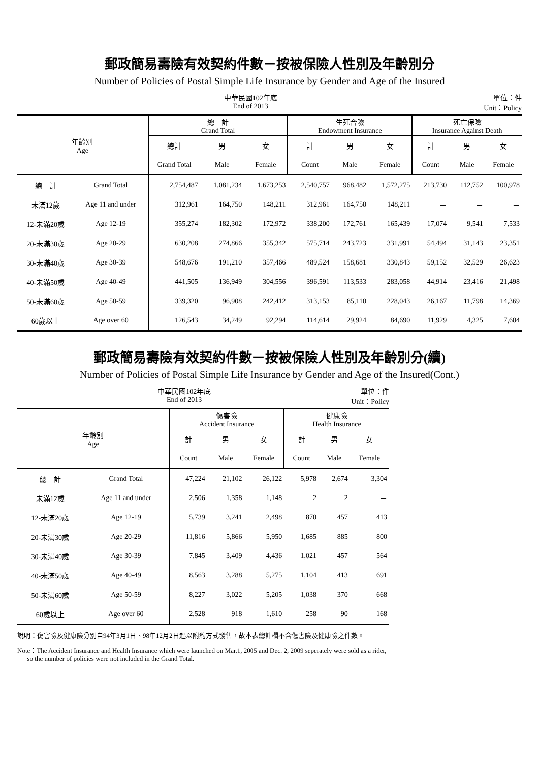郵政簡易壽險有效契約件數－按被保險人性別及年齡別分
Number of Policies of Postal Simple Life Insurance by Gender and Age of the Insured
中華民國102年底
End of 2013
單位：件
Unit：Policy
| 年齡別 Age | | 總 計 Grand Total | | | 生死合險 Endowment Insurance | | | 死亡保險 Insurance Against Death | | |
| --- | --- | --- | --- | --- | --- | --- | --- | --- | --- | --- |
| | | 總計 | 男 | 女 | 計 | 男 | 女 | 計 | 男 | 女 |
| | | Grand Total | Male | Female | Count | Male | Female | Count | Male | Female |
| 總 計 | Grand Total | 2,754,487 | 1,081,234 | 1,673,253 | 2,540,757 | 968,482 | 1,572,275 | 213,730 | 112,752 | 100,978 |
| 未滿12歲 | Age 11 and under | 312,961 | 164,750 | 148,211 | 312,961 | 164,750 | 148,211 | － | － | － |
| 12-未滿20歲 | Age 12-19 | 355,274 | 182,302 | 172,972 | 338,200 | 172,761 | 165,439 | 17,074 | 9,541 | 7,533 |
| 20-未滿30歲 | Age 20-29 | 630,208 | 274,866 | 355,342 | 575,714 | 243,723 | 331,991 | 54,494 | 31,143 | 23,351 |
| 30-未滿40歲 | Age 30-39 | 548,676 | 191,210 | 357,466 | 489,524 | 158,681 | 330,843 | 59,152 | 32,529 | 26,623 |
| 40-未滿50歲 | Age 40-49 | 441,505 | 136,949 | 304,556 | 396,591 | 113,533 | 283,058 | 44,914 | 23,416 | 21,498 |
| 50-未滿60歲 | Age 50-59 | 339,320 | 96,908 | 242,412 | 313,153 | 85,110 | 228,043 | 26,167 | 11,798 | 14,369 |
| 60歲以上 | Age over 60 | 126,543 | 34,249 | 92,294 | 114,614 | 29,924 | 84,690 | 11,929 | 4,325 | 7,604 |
郵政簡易壽險有效契約件數－按被保險人性別及年齡別分(續)
Number of Policies of Postal Simple Life Insurance by Gender and Age of the Insured(Cont.)
中華民國102年底
End of 2013
單位：件
Unit：Policy
| 年齡別 Age | | 傷害險 Accident Insurance | | | 健康險 Health Insurance | | |
| --- | --- | --- | --- | --- | --- | --- | --- |
| | | 計 | 男 | 女 | 計 | 男 | 女 |
| | | Count | Male | Female | Count | Male | Female |
| 總 計 | Grand Total | 47,224 | 21,102 | 26,122 | 5,978 | 2,674 | 3,304 |
| 未滿12歲 | Age 11 and under | 2,506 | 1,358 | 1,148 | 2 | 2 | － |
| 12-未滿20歲 | Age 12-19 | 5,739 | 3,241 | 2,498 | 870 | 457 | 413 |
| 20-未滿30歲 | Age 20-29 | 11,816 | 5,866 | 5,950 | 1,685 | 885 | 800 |
| 30-未滿40歲 | Age 30-39 | 7,845 | 3,409 | 4,436 | 1,021 | 457 | 564 |
| 40-未滿50歲 | Age 40-49 | 8,563 | 3,288 | 5,275 | 1,104 | 413 | 691 |
| 50-未滿60歲 | Age 50-59 | 8,227 | 3,022 | 5,205 | 1,038 | 370 | 668 |
| 60歲以上 | Age over 60 | 2,528 | 918 | 1,610 | 258 | 90 | 168 |
說明：傷害險及健康險分別自94年3月1日、98年12月2日起以附約方式發售，故本表總計欄不含傷害險及健康險之件數。
Note：The Accident Insurance and Health Insurance which were launched on Mar.1, 2005 and Dec. 2, 2009 seperately were sold as a rider,
so the number of policies were not included in the Grand Total.